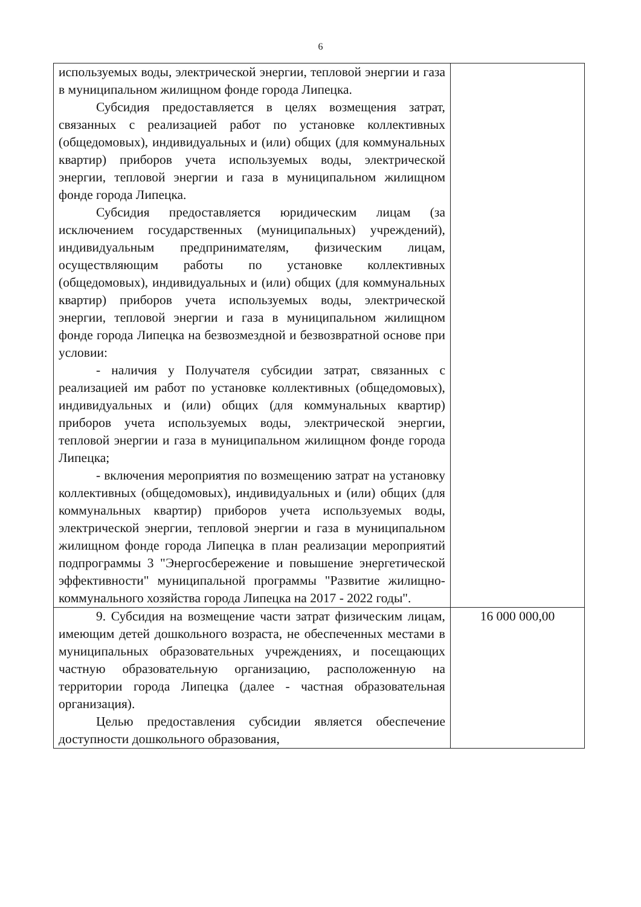6
| используемых воды, электрической энергии, тепловой энергии и газа в муниципальном жилищном фонде города Липецка. Субсидия предоставляется в целях возмещения затрат, связанных с реализацией работ по установке коллективных (общедомовых), индивидуальных и (или) общих (для коммунальных квартир) приборов учета используемых воды, электрической энергии, тепловой энергии и газа в муниципальном жилищном фонде города Липецка. Субсидия предоставляется юридическим лицам (за исключением государственных (муниципальных) учреждений), индивидуальным предпринимателям, физическим лицам, осуществляющим работы по установке коллективных (общедомовых), индивидуальных и (или) общих (для коммунальных квартир) приборов учета используемых воды, электрической энергии, тепловой энергии и газа в муниципальном жилищном фонде города Липецка на безвозмездной и безвозвратной основе при условии: - наличия у Получателя субсидии затрат, связанных с реализацией им работ по установке коллективных (общедомовых), индивидуальных и (или) общих (для коммунальных квартир) приборов учета используемых воды, электрической энергии, тепловой энергии и газа в муниципальном жилищном фонде города Липецка; - включения мероприятия по возмещению затрат на установку коллективных (общедомовых), индивидуальных и (или) общих (для коммунальных квартир) приборов учета используемых воды, электрической энергии, тепловой энергии и газа в муниципальном жилищном фонде города Липецка в план реализации мероприятий подпрограммы 3 "Энергосбережение и повышение энергетической эффективности" муниципальной программы "Развитие жилищно-коммунального хозяйства города Липецка на 2017 - 2022 годы". | |
| 9. Субсидия на возмещение части затрат физическим лицам, имеющим детей дошкольного возраста, не обеспеченных местами в муниципальных образовательных учреждениях, и посещающих частную образовательную организацию, расположенную на территории города Липецка (далее - частная образовательная организация). Целью предоставления субсидии является обеспечение доступности дошкольного образования, | 16 000 000,00 |